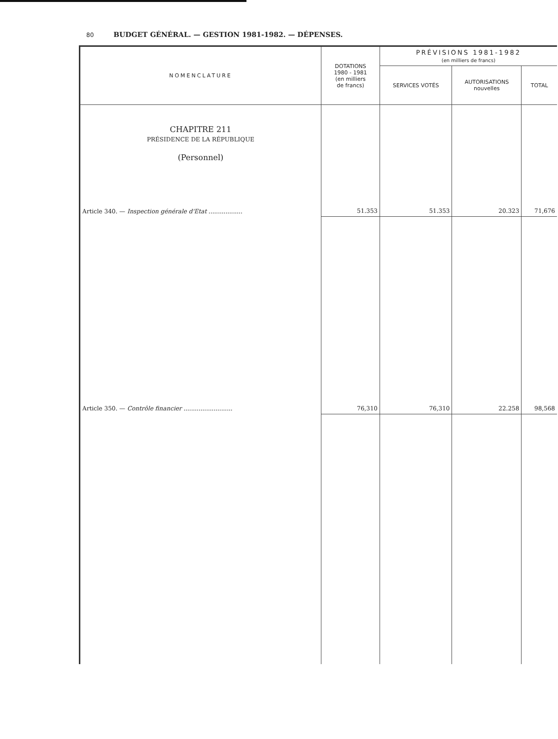80 BUDGET GÉNÉRAL. — GESTION 1981-1982. — DÉPENSES.
| NOMENCLATURE | DOTATIONS 1980 - 1981 (en milliers de francs) | PRÉVISIONS 1981-1982 (en milliers de francs) | | |
| --- | --- | --- | --- | --- |
| | | SERVICES VOTÉS | AUTORISATIONS nouvelles | TOTAL |
| CHAPITRE 211 PRÉSIDENCE DE LA RÉPUBLIQUE (Personnel) | | | | |
| Article 340. — Inspection générale d'Etat .................. | 51.353 | 51.353 | 20.323 | 71,676 |
| Article 350. — Contrôle financier .......................... | 76,310 | 76,310 | 22.258 | 98,568 |